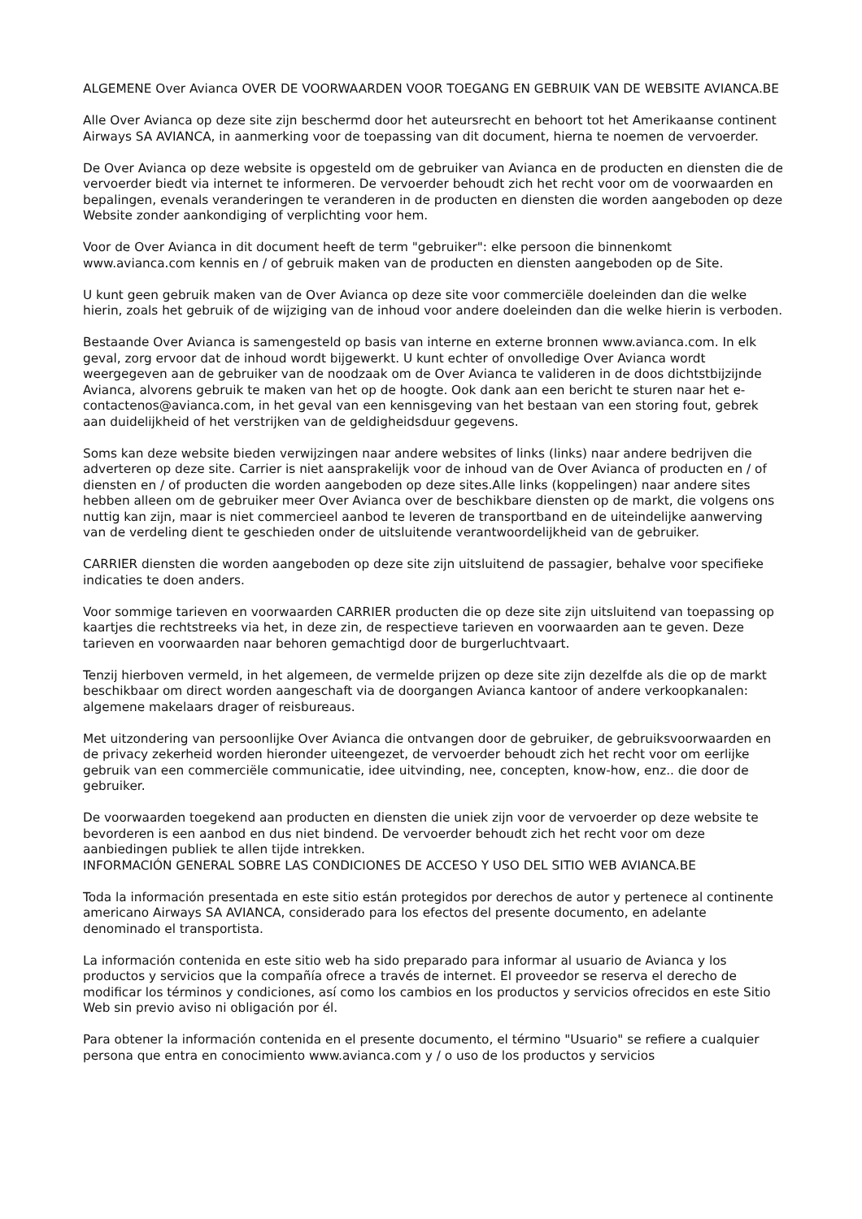ALGEMENE Over Avianca OVER DE VOORWAARDEN VOOR TOEGANG EN GEBRUIK VAN DE WEBSITE AVIANCA.BE
Alle Over Avianca op deze site zijn beschermd door het auteursrecht en behoort tot het Amerikaanse continent Airways SA AVIANCA, in aanmerking voor de toepassing van dit document, hierna te noemen de vervoerder.
De Over Avianca op deze website is opgesteld om de gebruiker van Avianca en de producten en diensten die de vervoerder biedt via internet te informeren. De vervoerder behoudt zich het recht voor om de voorwaarden en bepalingen, evenals veranderingen te veranderen in de producten en diensten die worden aangeboden op deze Website zonder aankondiging of verplichting voor hem.
Voor de Over Avianca in dit document heeft de term "gebruiker": elke persoon die binnenkomt www.avianca.com kennis en / of gebruik maken van de producten en diensten aangeboden op de Site.
U kunt geen gebruik maken van de Over Avianca op deze site voor commerciële doeleinden dan die welke hierin, zoals het gebruik of de wijziging van de inhoud voor andere doeleinden dan die welke hierin is verboden.
Bestaande Over Avianca is samengesteld op basis van interne en externe bronnen www.avianca.com. In elk geval, zorg ervoor dat de inhoud wordt bijgewerkt. U kunt echter of onvolledige Over Avianca wordt weergegeven aan de gebruiker van de noodzaak om de Over Avianca te valideren in de doos dichtstbijzijnde Avianca, alvorens gebruik te maken van het op de hoogte. Ook dank aan een bericht te sturen naar het e-contactenos@avianca.com, in het geval van een kennisgeving van het bestaan van een storing fout, gebrek aan duidelijkheid of het verstrijken van de geldigheidsduur gegevens.
Soms kan deze website bieden verwijzingen naar andere websites of links (links) naar andere bedrijven die adverteren op deze site. Carrier is niet aansprakelijk voor de inhoud van de Over Avianca of producten en / of diensten en / of producten die worden aangeboden op deze sites.Alle links (koppelingen) naar andere sites hebben alleen om de gebruiker meer Over Avianca over de beschikbare diensten op de markt, die volgens ons nuttig kan zijn, maar is niet commercieel aanbod te leveren de transportband en de uiteindelijke aanwerving van de verdeling dient te geschieden onder de uitsluitende verantwoordelijkheid van de gebruiker.
CARRIER diensten die worden aangeboden op deze site zijn uitsluitend de passagier, behalve voor specifieke indicaties te doen anders.
Voor sommige tarieven en voorwaarden CARRIER producten die op deze site zijn uitsluitend van toepassing op kaartjes die rechtstreeks via het, in deze zin, de respectieve tarieven en voorwaarden aan te geven. Deze tarieven en voorwaarden naar behoren gemachtigd door de burgerluchtvaart.
Tenzij hierboven vermeld, in het algemeen, de vermelde prijzen op deze site zijn dezelfde als die op de markt beschikbaar om direct worden aangeschaft via de doorgangen Avianca kantoor of andere verkoopkanalen: algemene makelaars drager of reisbureaus.
Met uitzondering van persoonlijke Over Avianca die ontvangen door de gebruiker, de gebruiksvoorwaarden en de privacy zekerheid worden hieronder uiteengezet, de vervoerder behoudt zich het recht voor om eerlijke gebruik van een commerciële communicatie, idee uitvinding, nee, concepten, know-how, enz.. die door de gebruiker.
De voorwaarden toegekend aan producten en diensten die uniek zijn voor de vervoerder op deze website te bevorderen is een aanbod en dus niet bindend. De vervoerder behoudt zich het recht voor om deze aanbiedingen publiek te allen tijde intrekken.
INFORMACIÓN GENERAL SOBRE LAS CONDICIONES DE ACCESO Y USO DEL SITIO WEB AVIANCA.BE
Toda la información presentada en este sitio están protegidos por derechos de autor y pertenece al continente americano Airways SA AVIANCA, considerado para los efectos del presente documento, en adelante denominado el transportista.
La información contenida en este sitio web ha sido preparado para informar al usuario de Avianca y los productos y servicios que la compañía ofrece a través de internet. El proveedor se reserva el derecho de modificar los términos y condiciones, así como los cambios en los productos y servicios ofrecidos en este Sitio Web sin previo aviso ni obligación por él.
Para obtener la información contenida en el presente documento, el término "Usuario" se refiere a cualquier persona que entra en conocimiento www.avianca.com y / o uso de los productos y servicios